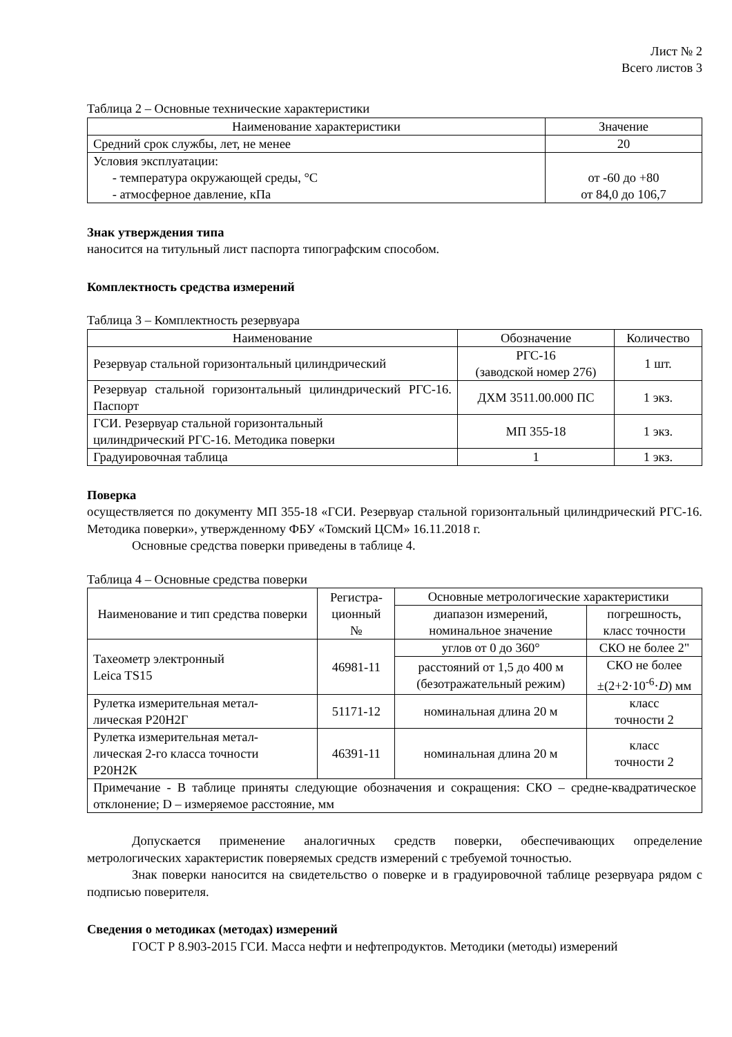Лист № 2
Всего листов 3
Таблица 2 – Основные технические характеристики
| Наименование характеристики | Значение |
| --- | --- |
| Средний срок службы, лет, не менее | 20 |
| Условия эксплуатации: - температура окружающей среды, °С - атмосферное давление, кПа | от -60 до +80 от 84,0 до 106,7 |
Знак утверждения типа
наносится на титульный лист паспорта типографским способом.
Комплектность средства измерений
Таблица 3 – Комплектность резервуара
| Наименование | Обозначение | Количество |
| --- | --- | --- |
| Резервуар стальной горизонтальный цилиндрический | РГС-16 (заводской номер 276) | 1 шт. |
| Резервуар стальной горизонтальный цилиндрический РГС-16. Паспорт | ДХМ 3511.00.000 ПС | 1 экз. |
| ГСИ. Резервуар стальной горизонтальный цилиндрический РГС-16. Методика поверки | МП 355-18 | 1 экз. |
| Градуировочная таблица | 1 | 1 экз. |
Поверка
осуществляется по документу МП 355-18 «ГСИ. Резервуар стальной горизонтальный цилиндрический РГС-16. Методика поверки», утвержденному ФБУ «Томский ЦСМ» 16.11.2018 г.
Основные средства поверки приведены в таблице 4.
Таблица 4 – Основные средства поверки
| Наименование и тип средства поверки | Регистра- ционный № | Основные метрологические характеристики | |
| --- | --- | --- | --- |
| | | диапазон измерений, номинальное значение | погрешность, класс точности |
| Тахеометр электронный Leica TS15 | 46981-11 | углов от 0 до 360° | СКО не более 2" |
| | | расстояний от 1,5 до 400 м (безотражательный режим) | СКО не более ±(2+2·10<sup>-6</sup>· D ) мм |
| Рулетка измерительная метал- лическая Р20Н2Г | 51171-12 | номинальная длина 20 м | класс точности 2 |
| Рулетка измерительная метал- лическая 2-го класса точности Р20Н2К | 46391-11 | номинальная длина 20 м | класс точности 2 |
| Примечание - В таблице приняты следующие обозначения и сокращения: СКО – средне-квадратическое отклонение; D – измеряемое расстояние, мм | | | |
Допускается применение аналогичных средств поверки, обеспечивающих определение метрологических характеристик поверяемых средств измерений с требуемой точностью.
Знак поверки наносится на свидетельство о поверке и в градуировочной таблице резервуара рядом с подписью поверителя.
Сведения о методиках (методах) измерений
ГОСТ Р 8.903-2015 ГСИ. Масса нефти и нефтепродуктов. Методики (методы) измерений